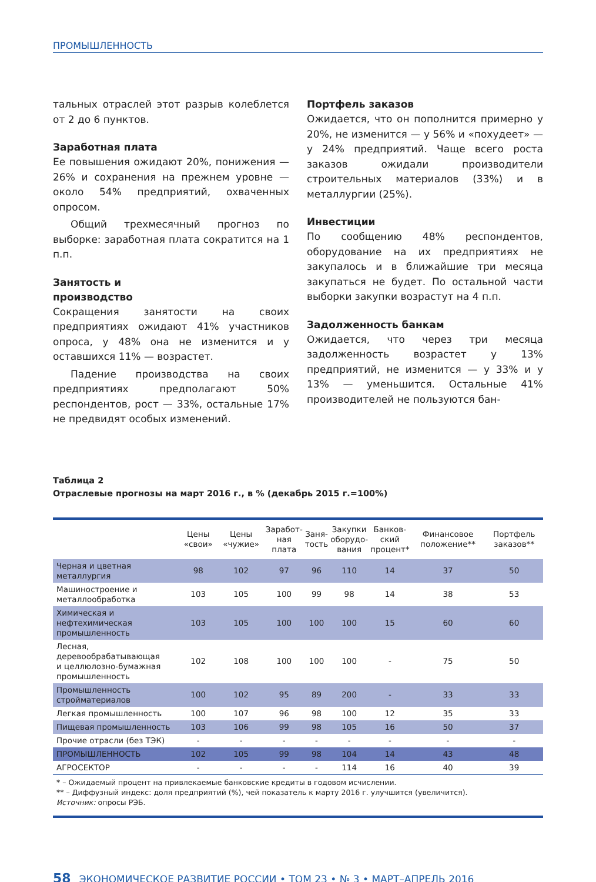ПРОМЫШЛЕННОСТЬ
тальных отраслей этот разрыв колеблется от 2 до 6 пунктов.
Заработная плата
Ее повышения ожидают 20%, понижения — 26% и сохранения на прежнем уровне — около 54% предприятий, охваченных опросом.
Общий трехмесячный прогноз по выборке: заработная плата сократится на 1 п.п.
Занятость и
производство
Сокращения занятости на своих предприятиях ожидают 41% участников опроса, у 48% она не изменится и у оставшихся 11% — возрастет.
Падение производства на своих предприятиях предполагают 50% респондентов, рост — 33%, остальные 17% не предвидят особых изменений.
Портфель заказов
Ожидается, что он пополнится примерно у 20%, не изменится — у 56% и «похудеет» — у 24% предприятий. Чаще всего роста заказов ожидали производители строительных материалов (33%) и в металлургии (25%).
Инвестиции
По сообщению 48% респондентов, оборудование на их предприятиях не закупалось и в ближайшие три месяца закупаться не будет. По остальной части выборки закупки возрастут на 4 п.п.
Задолженность банкам
Ожидается, что через три месяца задолженность возрастет у 13% предприятий, не изменится — у 33% и у 13% — уменьшится. Остальные 41% производителей не пользуются бан-
Таблица 2
Отраслевые прогнозы на март 2016 г., в % (декабрь 2015 г.=100%)
| | Цены «свои» | Цены «чужие» | Заработ- ная плата | Заня- тость | Закупки оборудо- вания | Банков- ский процент* | Финансовое положение** | Портфель заказов** |
| --- | --- | --- | --- | --- | --- | --- | --- | --- |
| Черная и цветная металлургия | 98 | 102 | 97 | 96 | 110 | 14 | 37 | 50 |
| Машиностроение и металлообработка | 103 | 105 | 100 | 99 | 98 | 14 | 38 | 53 |
| Химическая и нефтехимическая промышленность | 103 | 105 | 100 | 100 | 100 | 15 | 60 | 60 |
| Лесная, деревообрабатывающая и целлюлозно-бумажная промышленность | 102 | 108 | 100 | 100 | 100 | - | 75 | 50 |
| Промышленность стройматериалов | 100 | 102 | 95 | 89 | 200 | - | 33 | 33 |
| Легкая промышленность | 100 | 107 | 96 | 98 | 100 | 12 | 35 | 33 |
| Пищевая промышленность | 103 | 106 | 99 | 98 | 105 | 16 | 50 | 37 |
| Прочие отрасли (без ТЭК) | - | - | - | - | - | - | - | - |
| ПРОМЫШЛЕННОСТЬ | 102 | 105 | 99 | 98 | 104 | 14 | 43 | 48 |
| АГРОСЕКТОР | - | - | - | - | 114 | 16 | 40 | 39 |
* – Ожидаемый процент на привлекаемые банковские кредиты в годовом исчислении.
** – Диффузный индекс: доля предприятий (%), чей показатель к марту 2016 г. улучшится (увеличится).
Источник: опросы РЭБ.
58 ЭКОНОМИЧЕСКОЕ РАЗВИТИЕ РОССИИ • ТОМ 23 • № 3 • МАРТ–АПРЕЛЬ 2016